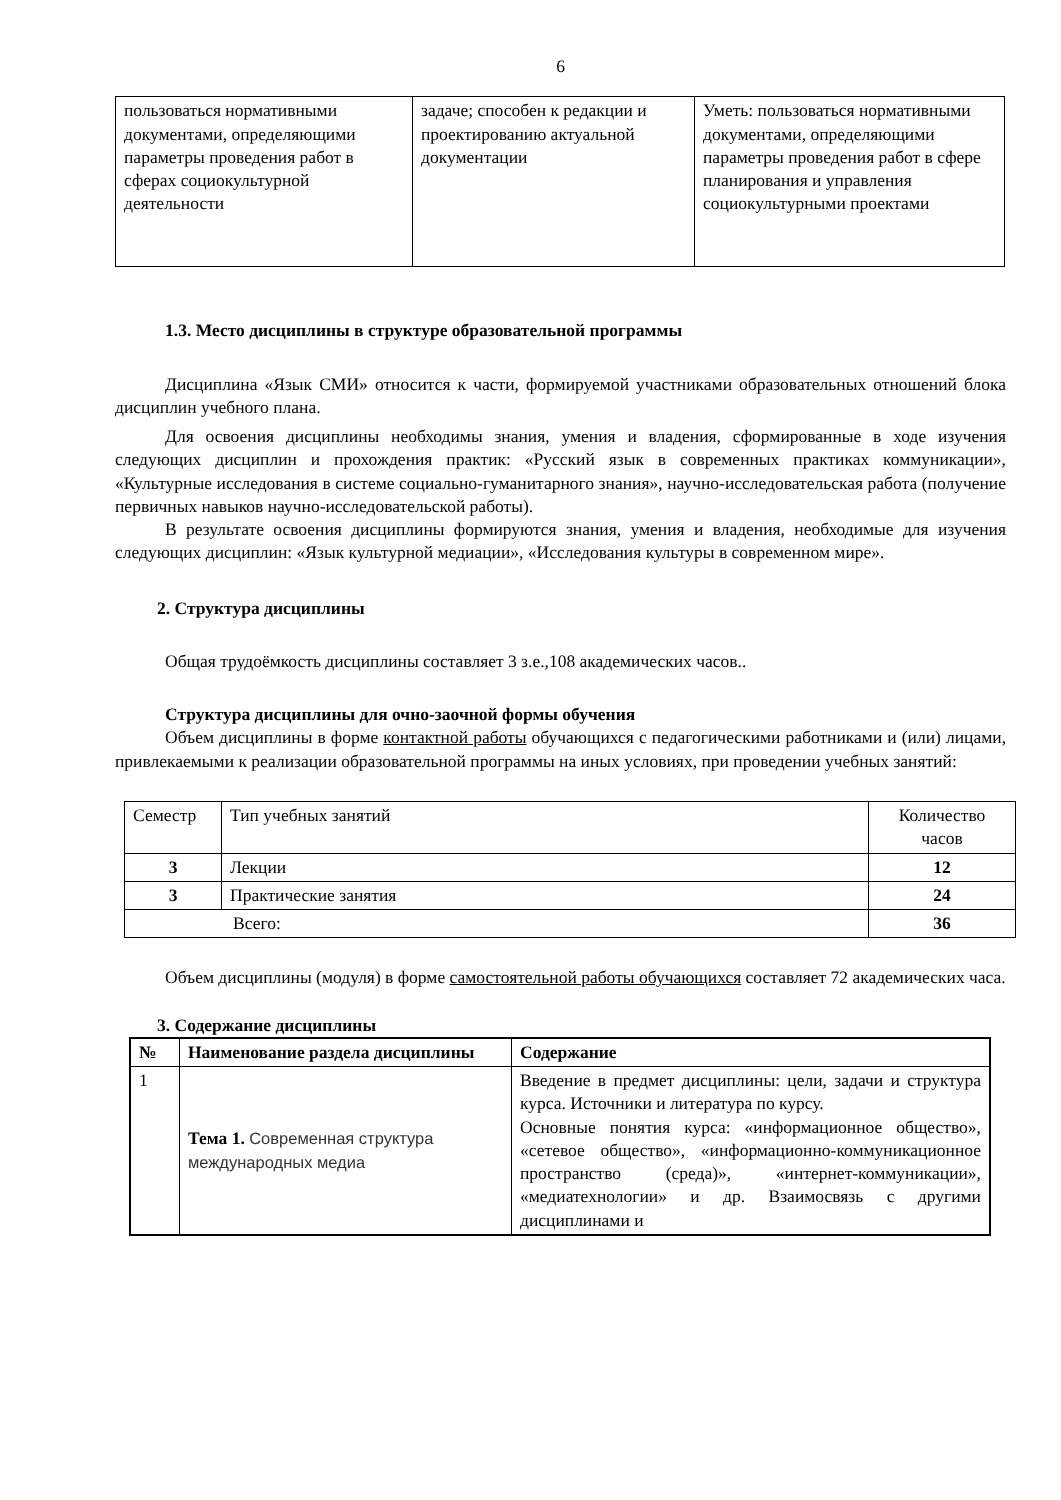6
| пользоваться нормативными документами, определяющими параметры проведения работ в сферах социокультурной деятельности | задаче; способен к редакции и проектированию актуальной документации | Уметь: пользоваться нормативными документами, определяющими параметры проведения работ в сфере планирования и управления социокультурными проектами |
1.3. Место дисциплины в структуре образовательной программы
Дисциплина «Язык СМИ» относится к части, формируемой участниками образовательных отношений блока дисциплин учебного плана.
Для освоения дисциплины необходимы знания, умения и владения, сформированные в ходе изучения следующих дисциплин и прохождения практик: «Русский язык в современных практиках коммуникации», «Культурные исследования в системе социально-гуманитарного знания», научно-исследовательская работа (получение первичных навыков научно-исследовательской работы).
В результате освоения дисциплины формируются знания, умения и владения, необходимые для изучения следующих дисциплин: «Язык культурной медиации», «Исследования культуры в современном мире».
2. Структура дисциплины
Общая трудоёмкость дисциплины составляет 3 з.е.,108 академических часов..
Структура дисциплины для очно-заочной формы обучения
Объем дисциплины в форме контактной работы обучающихся с педагогическими работниками и (или) лицами, привлекаемыми к реализации образовательной программы на иных условиях, при проведении учебных занятий:
| Семестр | Тип учебных занятий | Количество часов |
| 3 | Лекции | 12 |
| 3 | Практические занятия | 24 |
| Всего: | | 36 |
Объем дисциплины (модуля) в форме самостоятельной работы обучающихся составляет 72 академических часа.
3. Содержание дисциплины
| № | Наименование раздела дисциплины | Содержание |
| --- | --- | --- |
| 1 | Тема 1. Современная структура международных медиа | Введение в предмет дисциплины: цели, задачи и структура курса. Источники и литература по курсу. Основные понятия курса: «информационное общество», «сетевое общество», «информационно-коммуникационное пространство (среда)», «интернет-коммуникации», «медиатехнологии» и др. Взаимосвязь с другими дисциплинами и |